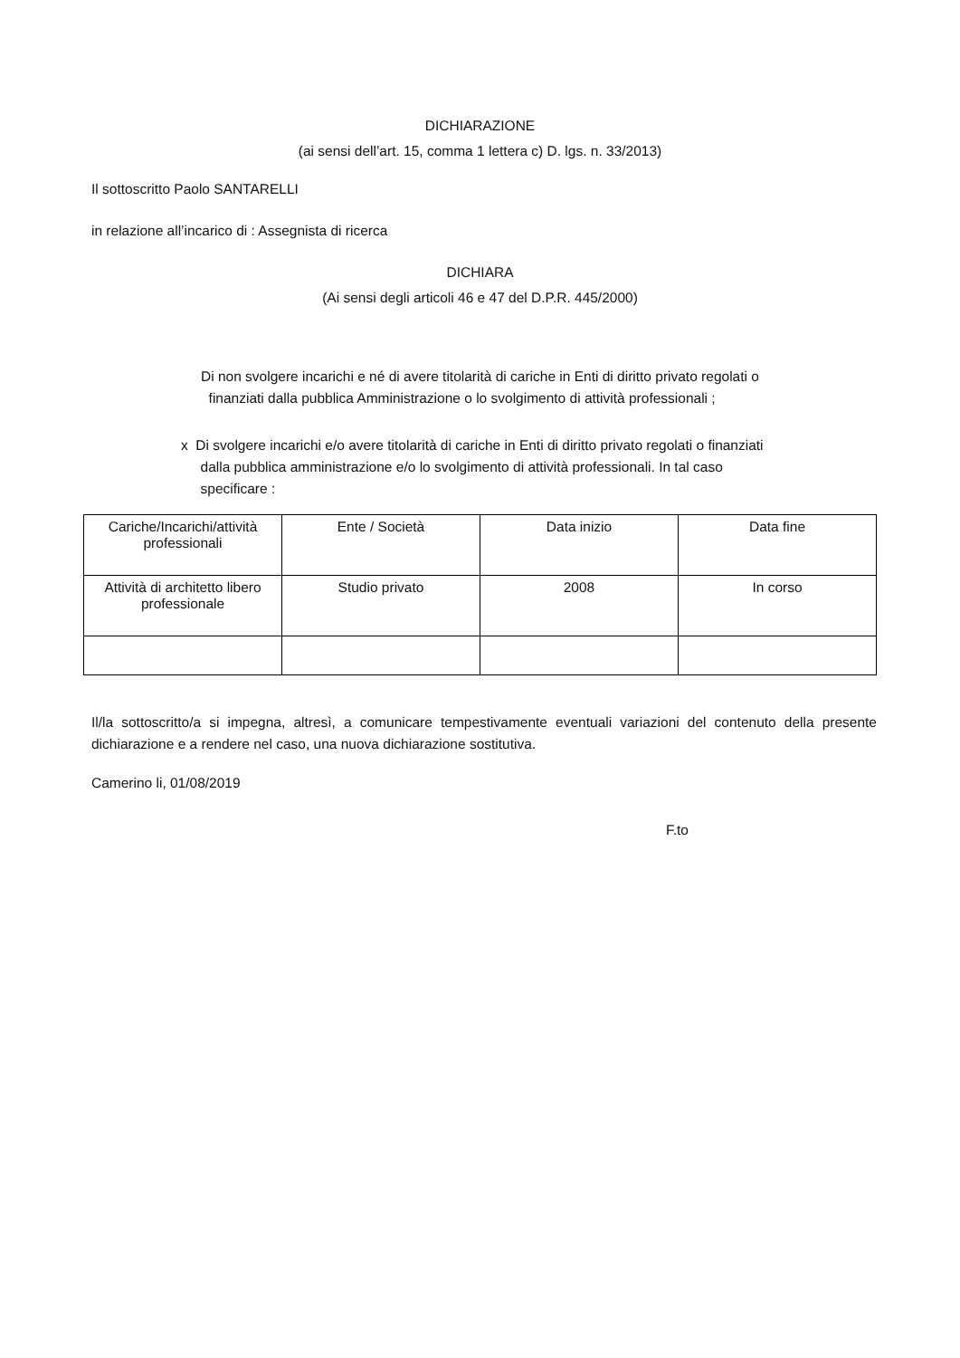DICHIARAZIONE
(ai sensi dell’art. 15, comma 1 lettera c) D. lgs. n. 33/2013)
Il sottoscritto Paolo SANTARELLI
in relazione all’incarico di : Assegnista di ricerca
DICHIARA
(Ai sensi degli articoli 46 e 47 del D.P.R. 445/2000)
Di non svolgere incarichi e né di avere titolarità di cariche in Enti di diritto privato regolati o
finanziati dalla pubblica Amministrazione o lo svolgimento di attività professionali ;
x Di svolgere incarichi e/o avere titolarità di cariche in Enti di diritto privato regolati o finanziati
dalla pubblica amministrazione e/o lo svolgimento di attività professionali. In tal caso
specificare :
| Cariche/Incarichi/attività professionali | Ente / Società | Data inizio | Data fine |
| --- | --- | --- | --- |
| Attività di architetto libero professionale | Studio privato | 2008 | In corso |
Il/la sottoscritto/a si impegna, altresì, a comunicare tempestivamente eventuali variazioni del contenuto della presente dichiarazione e a rendere nel caso, una nuova dichiarazione sostitutiva.
Camerino li, 01/08/2019
F.to